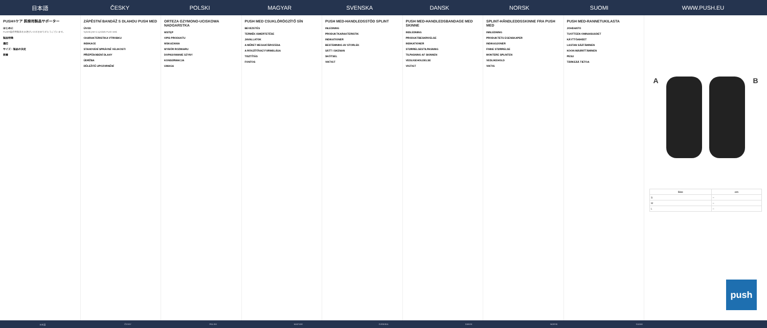日本語 ČESKY POLSKI MAGYAR SVENSKA DANSK NORSK SUOMI WWW.PUSH.EU
PUSH®ケア 医療用製品サポーター
はじめに
Push®医療用製品をお選びいただきありがとうございます。
製品特徴
適応
サイズ・製品の決定
装着
ZÁPĚSTNÍ BANDÁŽ S DLAHOU PUSH MED
ÚVOD
Vybrali jste si výrobek Push med.
CHARAKTERISTIKA VÝROBKU
INDIKACE
STANOVENÍ SPRÁVNÉ VELIKOSTI
PŘIZPŮSOBENÍ DLAHY
ÚDRŽBA
DŮLEŽITÉ UPOZORNĚNÍ
ORTEZA GZYMONO-UCISKOWA NADGARSTKA
WSTĘP
OPIS PRODUKTU
WSKAZANIA
WYBÓR ROZMIARU
DOPASOWANIE SZYNY
KONSERWACJA
UWAGA
PUSH MED CSUKLÓRÖGZÍTŐ SÍN
BEVEZETÉS
TERMÉK ISMERTETÉSE
JAVALLATOK
A MÉRET MEGHATÁROZÁSA
A RÖGZÍTŐVAZ FORMÁLÁSA
TISZTÍTÁS
FONTOS
PUSH MED-HANDLEDSSTÖD SPLINT
INLEDNING
PRODUKTKARAKTERISTIK
INDIKATIONER
BESTÄMNING AV STORLEK
SÄTT I SKENAN
SKÖTSEL
VIKTIGT
PUSH MED-HANDLEDSBANDAGE MED SKINNE
INDLEDNING
PRODUKTBESKRIVELSE
INDIKATIONER
STØRRELSESTILPASNING
TILPASNING AF SKINNEN
VEDLIGEHOLDELSE
VIGTIGT
SPLINT-HÅNDLEDDSSKINNE FRA PUSH MED
INNLEDNING
PRODUKTETS EGENSKAPER
INDIKASJONER
FINNE STØRRELSE
MONTERE SPLINTEN
VEDLIKEHOLD
VIKTIG
PUSH MED-RANNETUKILASTA
JOHDANTO
TUOTTEEN OMINAISUUDET
KÄYTTÖAIHEET
LASTAN SÄÄTÄMINEN
KOON MÄÄRITTÄMINEN
PESU
TÄRKEÄÄ TIETOA
A B
| Size | cm |
| --- | --- |
| S | – |
| M | – |
| L | – |
push
日本語 ČESKY POLSKI MAGYAR SVENSKA DANSK NORSK SUOMI